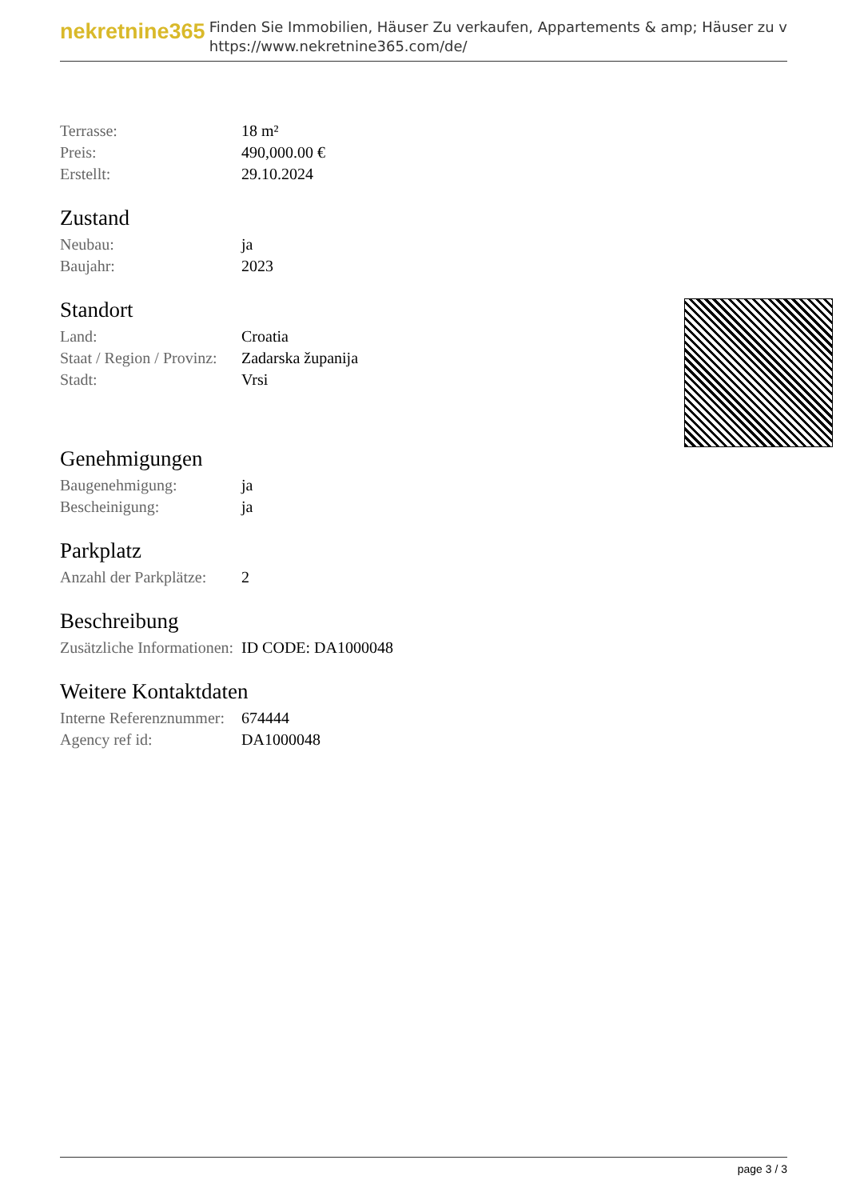nekretnine365
Finden Sie Immobilien, Häuser Zu verkaufen, Appartements & amp; Häuser zu v
https://www.nekretnine365.com/de/
| Terrasse: | 18 m² |
| Preis: | 490,000.00 € |
| Erstellt: | 29.10.2024 |
Zustand
| Neubau: | ja |
| Baujahr: | 2023 |
Standort
| Land: | Croatia |
| Staat / Region / Provinz: | Zadarska županija |
| Stadt: | Vrsi |
Genehmigungen
| Baugenehmigung: | ja |
| Bescheinigung: | ja |
Parkplatz
| Anzahl der Parkplätze: | 2 |
Beschreibung
| Zusätzliche Informationen: | ID CODE: DA1000048 |
Weitere Kontaktdaten
| Interne Referenznummer: | 674444 |
| Agency ref id: | DA1000048 |
page 3 / 3